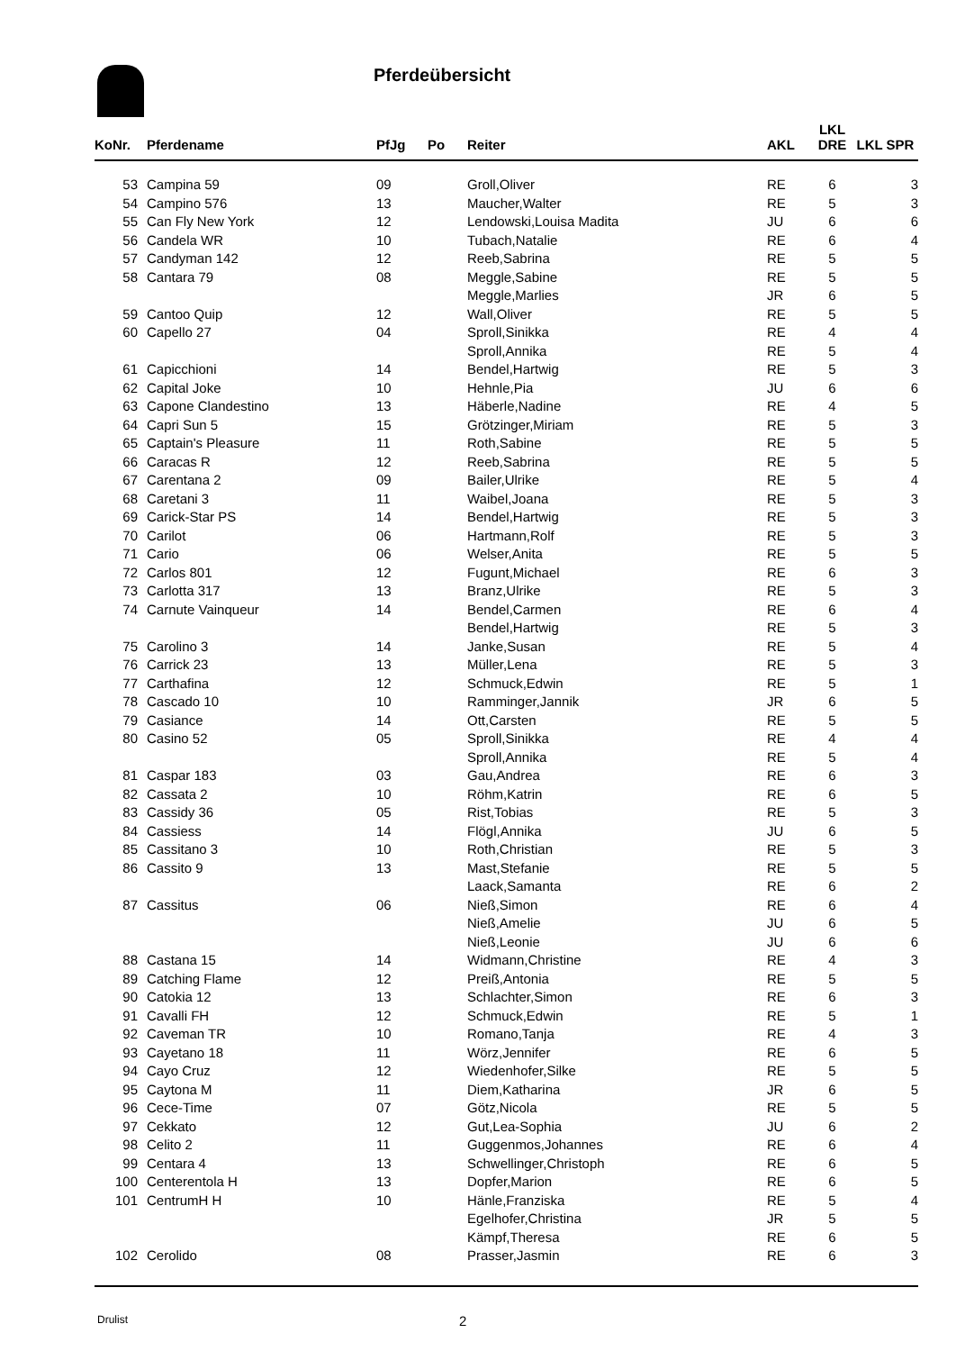Pferdeübersicht
| KoNr. | | Pferdename | PfJg | Po | Reiter | AKL | LKL DRE | LKL SPR |
| --- | --- | --- | --- | --- | --- | --- | --- | --- |
| 53 | | Campina 59 | 09 | | Groll,Oliver | RE | 6 | 3 |
| 54 | | Campino 576 | 13 | | Maucher,Walter | RE | 5 | 3 |
| 55 | | Can Fly New York | 12 | | Lendowski,Louisa Madita | JU | 6 | 6 |
| 56 | | Candela WR | 10 | | Tubach,Natalie | RE | 6 | 4 |
| 57 | | Candyman 142 | 12 | | Reeb,Sabrina | RE | 5 | 5 |
| 58 | | Cantara 79 | 08 | | Meggle,Sabine | RE | 5 | 5 |
| | | | | | Meggle,Marlies | JR | 6 | 5 |
| 59 | | Cantoo Quip | 12 | | Wall,Oliver | RE | 5 | 5 |
| 60 | | Capello 27 | 04 | | Sproll,Sinikka | RE | 4 | 4 |
| | | | | | Sproll,Annika | RE | 5 | 4 |
| 61 | | Capicchioni | 14 | | Bendel,Hartwig | RE | 5 | 3 |
| 62 | | Capital Joke | 10 | | Hehnle,Pia | JU | 6 | 6 |
| 63 | | Capone Clandestino | 13 | | Häberle,Nadine | RE | 4 | 5 |
| 64 | | Capri Sun 5 | 15 | | Grötzinger,Miriam | RE | 5 | 3 |
| 65 | | Captain's Pleasure | 11 | | Roth,Sabine | RE | 5 | 5 |
| 66 | | Caracas R | 12 | | Reeb,Sabrina | RE | 5 | 5 |
| 67 | | Carentana 2 | 09 | | Bailer,Ulrike | RE | 5 | 4 |
| 68 | | Caretani 3 | 11 | | Waibel,Joana | RE | 5 | 3 |
| 69 | | Carick-Star PS | 14 | | Bendel,Hartwig | RE | 5 | 3 |
| 70 | | Carilot | 06 | | Hartmann,Rolf | RE | 5 | 3 |
| 71 | | Cario | 06 | | Welser,Anita | RE | 5 | 5 |
| 72 | | Carlos 801 | 12 | | Fugunt,Michael | RE | 6 | 3 |
| 73 | | Carlotta 317 | 13 | | Branz,Ulrike | RE | 5 | 3 |
| 74 | | Carnute Vainqueur | 14 | | Bendel,Carmen | RE | 6 | 4 |
| | | | | | Bendel,Hartwig | RE | 5 | 3 |
| 75 | | Carolino 3 | 14 | | Janke,Susan | RE | 5 | 4 |
| 76 | | Carrick 23 | 13 | | Müller,Lena | RE | 5 | 3 |
| 77 | | Carthafina | 12 | | Schmuck,Edwin | RE | 5 | 1 |
| 78 | | Cascado 10 | 10 | | Ramminger,Jannik | JR | 6 | 5 |
| 79 | | Casiance | 14 | | Ott,Carsten | RE | 5 | 5 |
| 80 | | Casino 52 | 05 | | Sproll,Sinikka | RE | 4 | 4 |
| | | | | | Sproll,Annika | RE | 5 | 4 |
| 81 | | Caspar 183 | 03 | | Gau,Andrea | RE | 6 | 3 |
| 82 | | Cassata 2 | 10 | | Röhm,Katrin | RE | 6 | 5 |
| 83 | | Cassidy 36 | 05 | | Rist,Tobias | RE | 5 | 3 |
| 84 | | Cassiess | 14 | | Flögl,Annika | JU | 6 | 5 |
| 85 | | Cassitano 3 | 10 | | Roth,Christian | RE | 5 | 3 |
| 86 | | Cassito 9 | 13 | | Mast,Stefanie | RE | 5 | 5 |
| | | | | | Laack,Samanta | RE | 6 | 2 |
| 87 | | Cassitus | 06 | | Nieß,Simon | RE | 6 | 4 |
| | | | | | Nieß,Amelie | JU | 6 | 5 |
| | | | | | Nieß,Leonie | JU | 6 | 6 |
| 88 | | Castana 15 | 14 | | Widmann,Christine | RE | 4 | 3 |
| 89 | | Catching Flame | 12 | | Preiß,Antonia | RE | 5 | 5 |
| 90 | | Catokia 12 | 13 | | Schlachter,Simon | RE | 6 | 3 |
| 91 | | Cavalli FH | 12 | | Schmuck,Edwin | RE | 5 | 1 |
| 92 | | Caveman TR | 10 | | Romano,Tanja | RE | 4 | 3 |
| 93 | | Cayetano 18 | 11 | | Wörz,Jennifer | RE | 6 | 5 |
| 94 | | Cayo Cruz | 12 | | Wiedenhofer,Silke | RE | 5 | 5 |
| 95 | | Caytona M | 11 | | Diem,Katharina | JR | 6 | 5 |
| 96 | | Cece-Time | 07 | | Götz,Nicola | RE | 5 | 5 |
| 97 | | Cekkato | 12 | | Gut,Lea-Sophia | JU | 6 | 2 |
| 98 | | Celito 2 | 11 | | Guggenmos,Johannes | RE | 6 | 4 |
| 99 | | Centara 4 | 13 | | Schwellinger,Christoph | RE | 6 | 5 |
| 100 | | Centerentola H | 13 | | Dopfer,Marion | RE | 6 | 5 |
| 101 | | CentrumH H | 10 | | Hänle,Franziska | RE | 5 | 4 |
| | | | | | Egelhofer,Christina | JR | 5 | 5 |
| | | | | | Kämpf,Theresa | RE | 6 | 5 |
| 102 | | Cerolido | 08 | | Prasser,Jasmin | RE | 6 | 3 |
Drulist 2